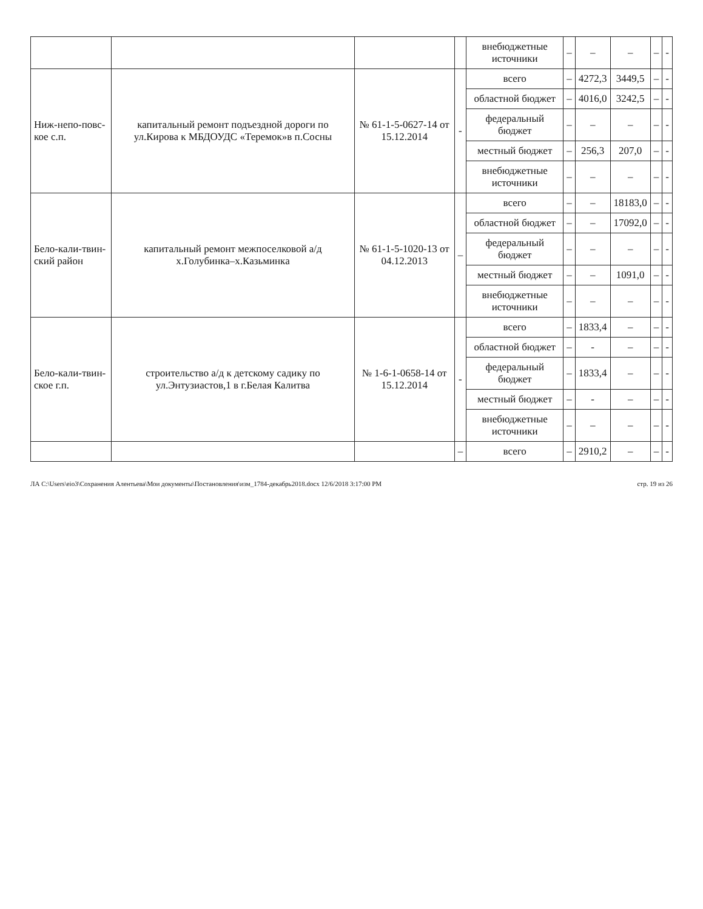| | | | | внебюджетные источники | – | – | – | – | - |
| Ниж-непо-повс-кое с.п. | капитальный ремонт подъездной дороги по ул.Кирова к МБДОУДС «Теремок»в п.Сосны | № 61-1-5-0627-14 от 15.12.2014 | - | всего | – | 4272,3 | 3449,5 | – | - |
| | | | | областной бюджет | – | 4016,0 | 3242,5 | – | - |
| | | | | федеральный бюджет | – | – | – | – | - |
| | | | | местный бюджет | – | 256,3 | 207,0 | – | - |
| | | | | внебюджетные источники | – | – | – | – | - |
| Бело-кали-твин-ский район | капитальный ремонт межпоселковой а/д х.Голубинка–х.Казьминка | № 61-1-5-1020-13 от 04.12.2013 | – | всего | – | – | 18183,0 | – | - |
| | | | | областной бюджет | – | – | 17092,0 | – | - |
| | | | | федеральный бюджет | – | – | – | – | - |
| | | | | местный бюджет | – | – | 1091,0 | – | - |
| | | | | внебюджетные источники | – | – | – | – | - |
| Бело-кали-твин-ское г.п. | строительство а/д к детскому садику по ул.Энтузиастов,1 в г.Белая Калитва | № 1-6-1-0658-14 от 15.12.2014 | - | всего | – | 1833,4 | – | – | - |
| | | | | областной бюджет | – | - | – | – | - |
| | | | | федеральный бюджет | – | 1833,4 | – | – | - |
| | | | | местный бюджет | – | - | – | – | - |
| | | | | внебюджетные источники | – | – | – | – | - |
| | | | – | всего | – | 2910,2 | – | – | - |
ЛА C:\Users\eio3\Сохранения Алентьева\Мои документы\Постановления\изм_1784-декабрь2018.docx 12/6/2018 3:17:00 PM стр. 19 из 26